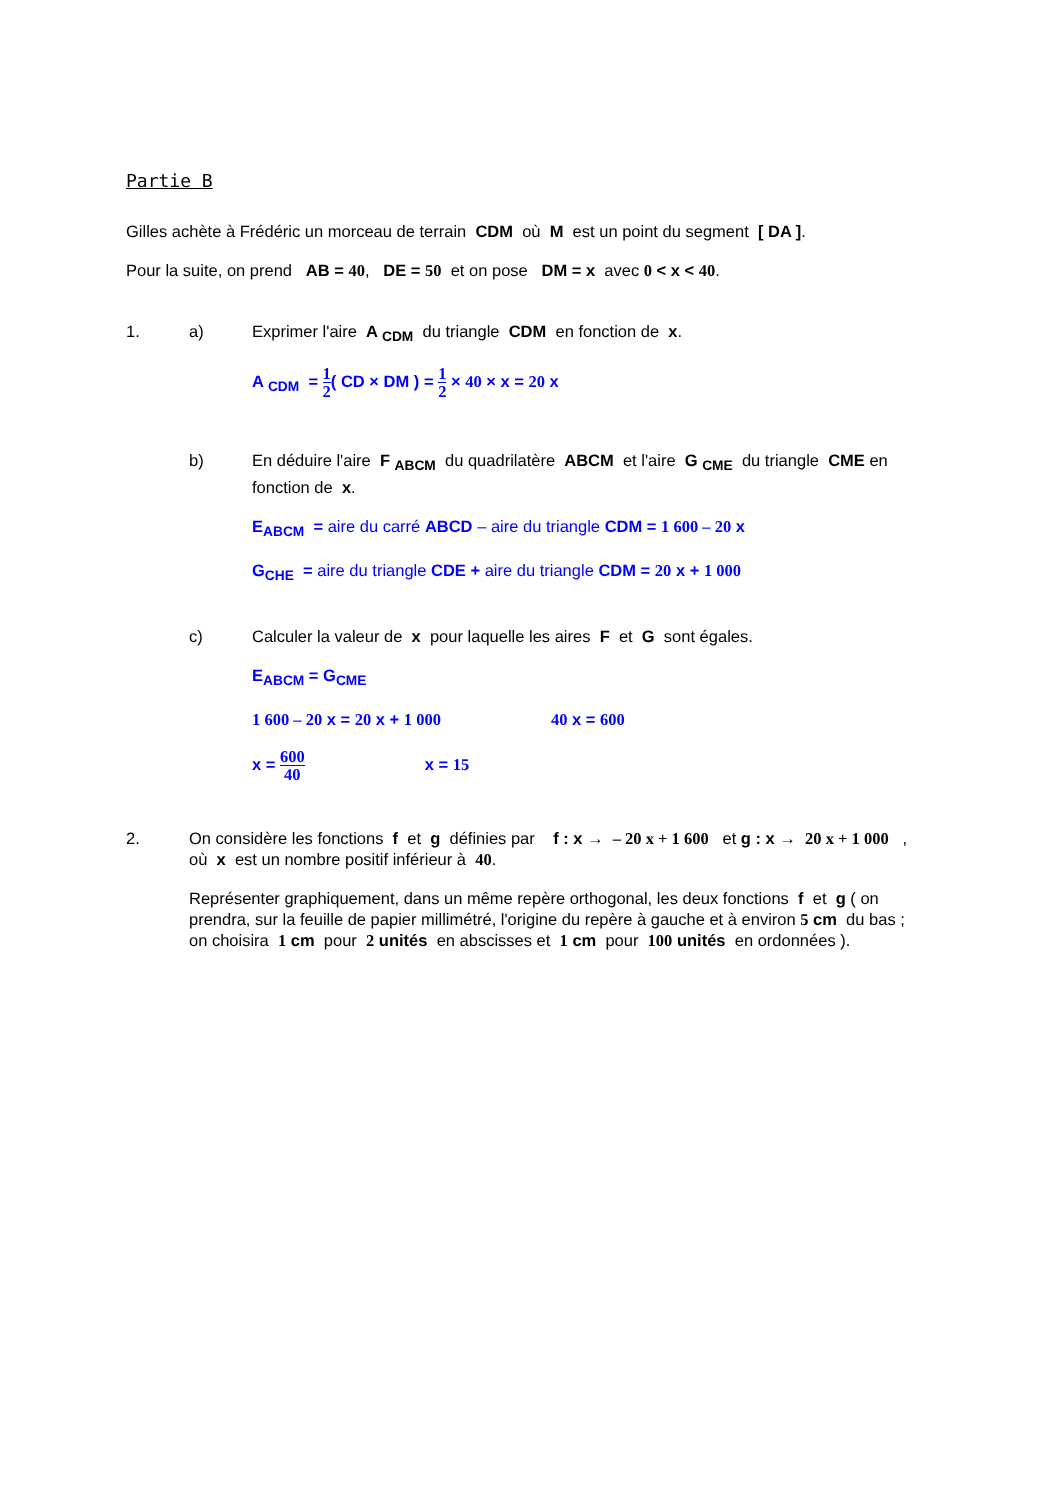Partie B
Gilles achète à Frédéric un morceau de terrain CDM où M est un point du segment [ DA ].
Pour la suite, on prend AB = 40, DE = 50 et on pose DM = x avec 0 < x < 40.
1. a) Exprimer l'aire A <sub>CDM</sub> du triangle CDM en fonction de x.
A <sub>CDM</sub> = 1 2( CD × DM ) = 1 2 × 40 × x = 20 x
b) En déduire l'aire F <sub>ABCM</sub> du quadrilatère ABCM et l'aire G <sub>CME</sub> du triangle CME en fonction de x.
E<sub>ABCM</sub> = aire du carré ABCD – aire du triangle CDM = 1 600 – 20 x
G<sub>CHE</sub> = aire du triangle CDE + aire du triangle CDM = 20 x + 1 000
c) Calculer la valeur de x pour laquelle les aires F et G sont égales.
E<sub>ABCM</sub> = G<sub>CME</sub>
1 600 – 20 x = 20 x + 1 000 40 x = 600
x = 600 40 x = 15
2. On considère les fonctions f et g définies par f : x → – 20 x + 1 600 et g : x → 20 x + 1 000 , où x est un nombre positif inférieur à 40.
Représenter graphiquement, dans un même repère orthogonal, les deux fonctions f et g ( on prendra, sur la feuille de papier millimétré, l'origine du repère à gauche et à environ 5 cm du bas ; on choisira 1 cm pour 2 unités en abscisses et 1 cm pour 100 unités en ordonnées ).